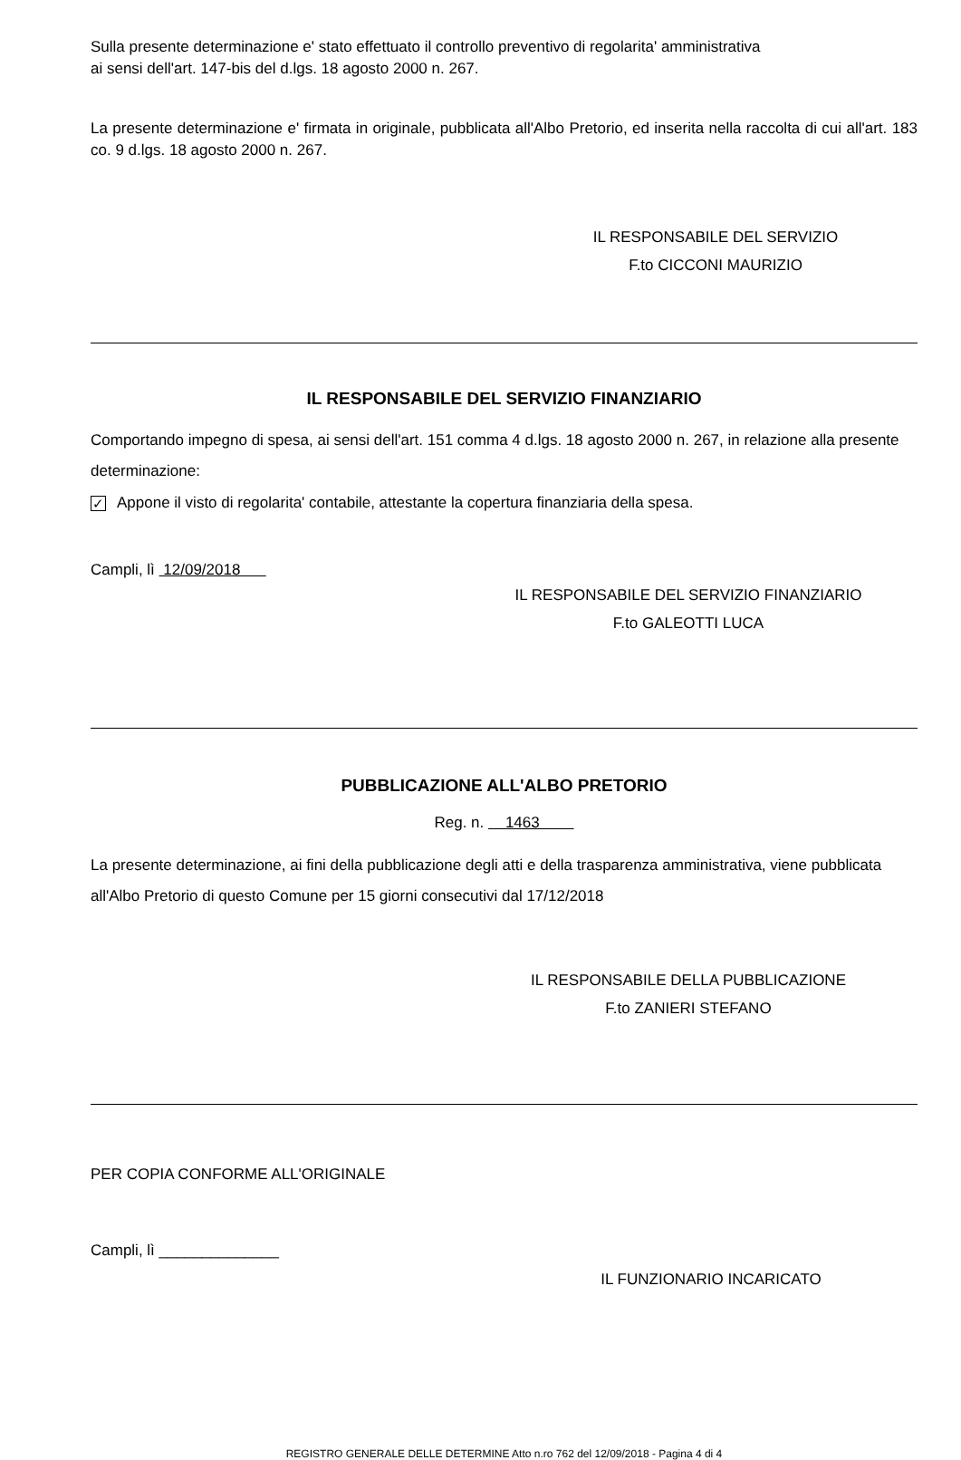Sulla presente determinazione e' stato effettuato il controllo preventivo di regolarita' amministrativa
ai sensi dell'art. 147-bis del d.lgs. 18 agosto 2000 n. 267.
La presente determinazione e' firmata in originale, pubblicata all'Albo Pretorio, ed inserita nella raccolta di cui all'art. 183 co. 9 d.lgs. 18 agosto 2000 n. 267.
IL RESPONSABILE DEL SERVIZIO
F.to CICCONI MAURIZIO
IL RESPONSABILE DEL SERVIZIO FINANZIARIO
Comportando impegno di spesa, ai sensi dell'art. 151 comma 4 d.lgs. 18 agosto 2000 n. 267, in relazione alla presente determinazione:
✓ Appone il visto di regolarita' contabile, attestante la copertura finanziaria della spesa.
Campli, lì 12/09/2018
IL RESPONSABILE DEL SERVIZIO FINANZIARIO
F.to GALEOTTI LUCA
PUBBLICAZIONE ALL'ALBO PRETORIO
Reg. n. 1463
La presente determinazione, ai fini della pubblicazione degli atti e della trasparenza amministrativa, viene pubblicata all'Albo Pretorio di questo Comune per 15 giorni consecutivi dal 17/12/2018
IL RESPONSABILE DELLA PUBBLICAZIONE
F.to ZANIERI STEFANO
PER COPIA CONFORME ALL'ORIGINALE
Campli, lì ______________
IL FUNZIONARIO INCARICATO
REGISTRO GENERALE DELLE DETERMINE Atto n.ro 762 del 12/09/2018 - Pagina 4 di 4